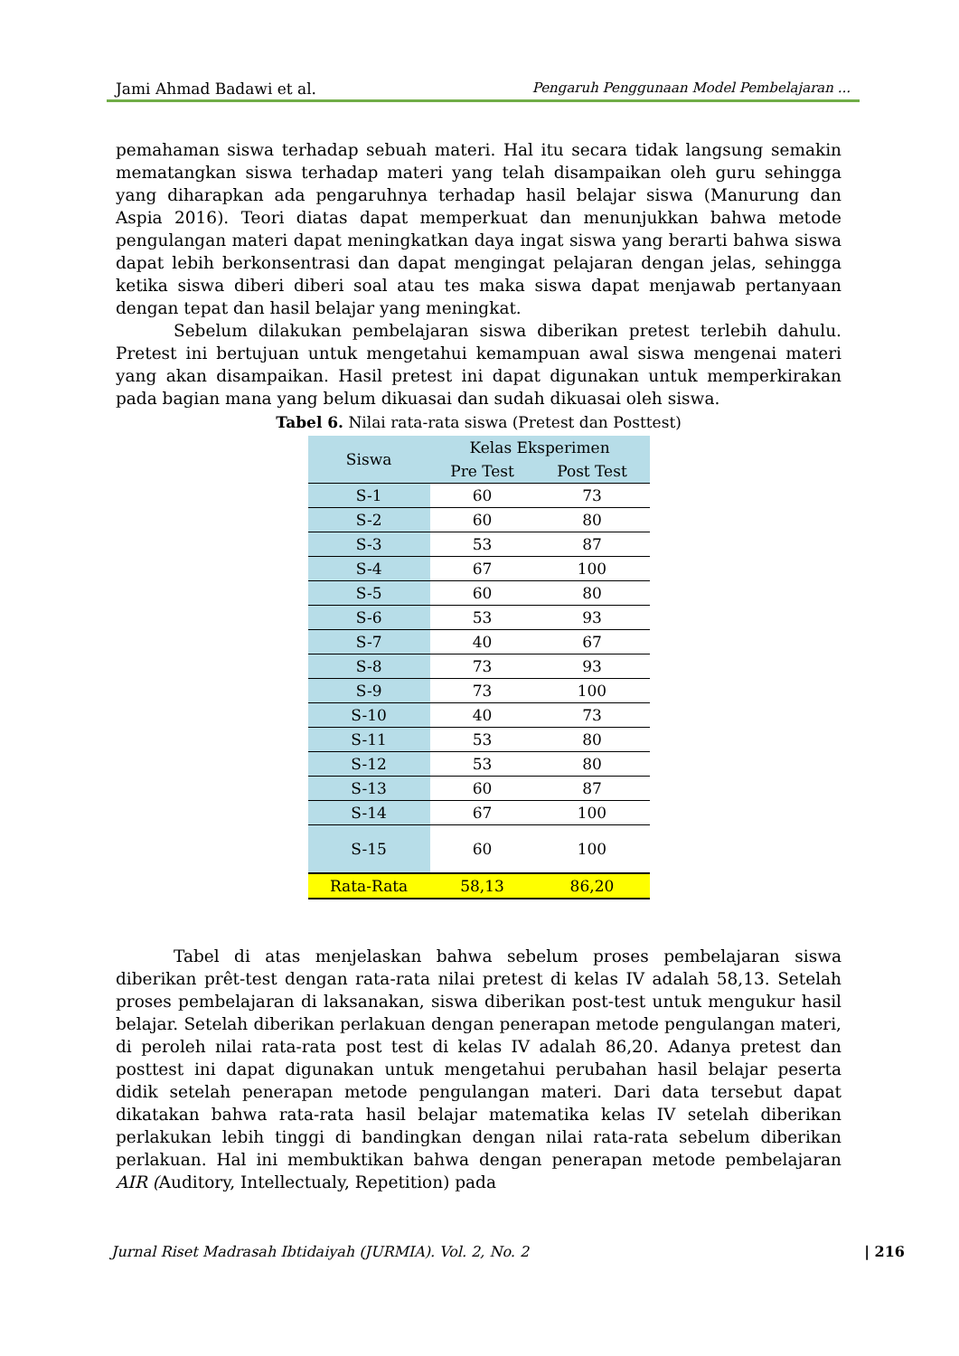Jami Ahmad Badawi et al. Pengaruh Penggunaan Model Pembelajaran ...
pemahaman siswa terhadap sebuah materi. Hal itu secara tidak langsung semakin mematangkan siswa terhadap materi yang telah disampaikan oleh guru sehingga yang diharapkan ada pengaruhnya terhadap hasil belajar siswa (Manurung dan Aspia 2016). Teori diatas dapat memperkuat dan menunjukkan bahwa metode pengulangan materi dapat meningkatkan daya ingat siswa yang berarti bahwa siswa dapat lebih berkonsentrasi dan dapat mengingat pelajaran dengan jelas, sehingga ketika siswa diberi diberi soal atau tes maka siswa dapat menjawab pertanyaan dengan tepat dan hasil belajar yang meningkat.
Sebelum dilakukan pembelajaran siswa diberikan pretest terlebih dahulu. Pretest ini bertujuan untuk mengetahui kemampuan awal siswa mengenai materi yang akan disampaikan. Hasil pretest ini dapat digunakan untuk memperkirakan pada bagian mana yang belum dikuasai dan sudah dikuasai oleh siswa.
Tabel 6. Nilai rata-rata siswa (Pretest dan Posttest)
| Siswa | Kelas Eksperimen | |
| --- | --- | --- |
| | Pre Test | Post Test |
| S-1 | 60 | 73 |
| S-2 | 60 | 80 |
| S-3 | 53 | 87 |
| S-4 | 67 | 100 |
| S-5 | 60 | 80 |
| S-6 | 53 | 93 |
| S-7 | 40 | 67 |
| S-8 | 73 | 93 |
| S-9 | 73 | 100 |
| S-10 | 40 | 73 |
| S-11 | 53 | 80 |
| S-12 | 53 | 80 |
| S-13 | 60 | 87 |
| S-14 | 67 | 100 |
| S-15 | 60 | 100 |
| Rata-Rata | 58,13 | 86,20 |
Tabel di atas menjelaskan bahwa sebelum proses pembelajaran siswa diberikan prêt-test dengan rata-rata nilai pretest di kelas IV adalah 58,13. Setelah proses pembelajaran di laksanakan, siswa diberikan post-test untuk mengukur hasil belajar. Setelah diberikan perlakuan dengan penerapan metode pengulangan materi, di peroleh nilai rata-rata post test di kelas IV adalah 86,20. Adanya pretest dan posttest ini dapat digunakan untuk mengetahui perubahan hasil belajar peserta didik setelah penerapan metode pengulangan materi. Dari data tersebut dapat dikatakan bahwa rata-rata hasil belajar matematika kelas IV setelah diberikan perlakukan lebih tinggi di bandingkan dengan nilai rata-rata sebelum diberikan perlakuan. Hal ini membuktikan bahwa dengan penerapan metode pembelajaran AIR (Auditory, Intellectualy, Repetition) pada
Jurnal Riset Madrasah Ibtidaiyah (JURMIA). Vol. 2, No. 2 | 216